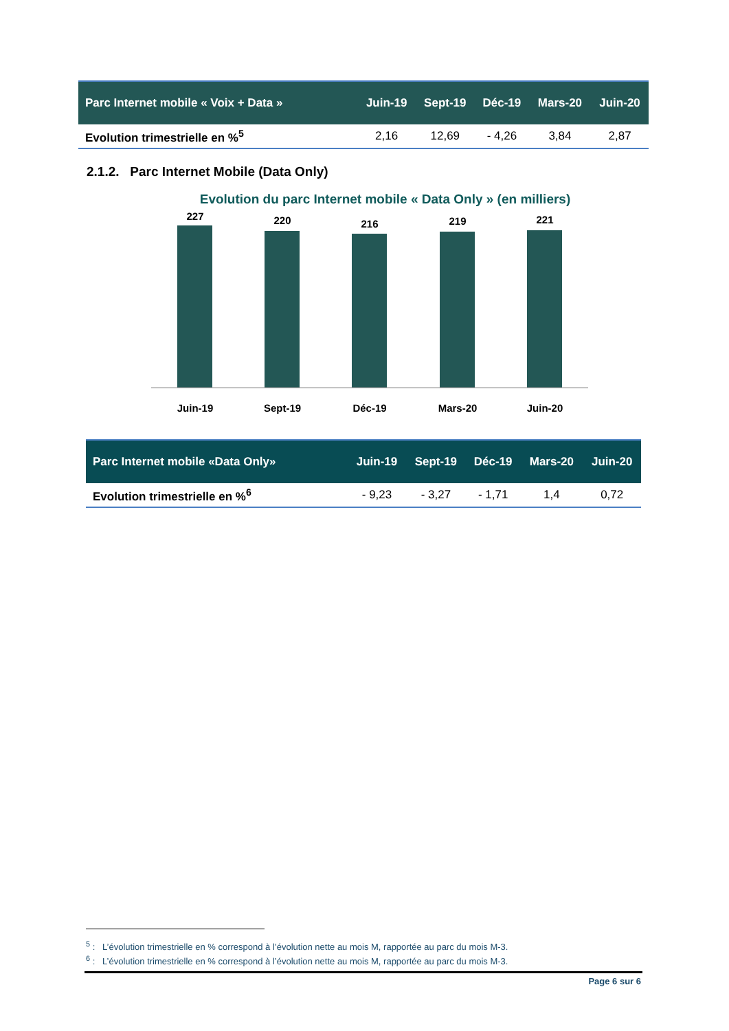| Parc Internet mobile « Voix + Data » | Juin-19 | Sept-19 | Déc-19 | Mars-20 | Juin-20 |
| --- | --- | --- | --- | --- | --- |
| Evolution trimestrielle en %<sup>5</sup> | 2,16 | 12,69 | - 4,26 | 3,84 | 2,87 |
2.1.2. Parc Internet Mobile (Data Only)
Evolution du parc Internet mobile « Data Only » (en milliers)
227
220
216
219
221
Juin-19
Sept-19
Déc-19
Mars-20
Juin-20
| Parc Internet mobile «Data Only» | Juin-19 | Sept-19 | Déc-19 | Mars-20 | Juin-20 |
| --- | --- | --- | --- | --- | --- |
| Evolution trimestrielle en %<sup>6</sup> | - 9,23 | - 3,27 | - 1,71 | 1,4 | 0,72 |
<sup>5</sup> : L’évolution trimestrielle en % correspond à l’évolution nette au mois M, rapportée au parc du mois M-3.
<sup>6</sup> : L’évolution trimestrielle en % correspond à l’évolution nette au mois M, rapportée au parc du mois M-3.
Page 6 sur 6